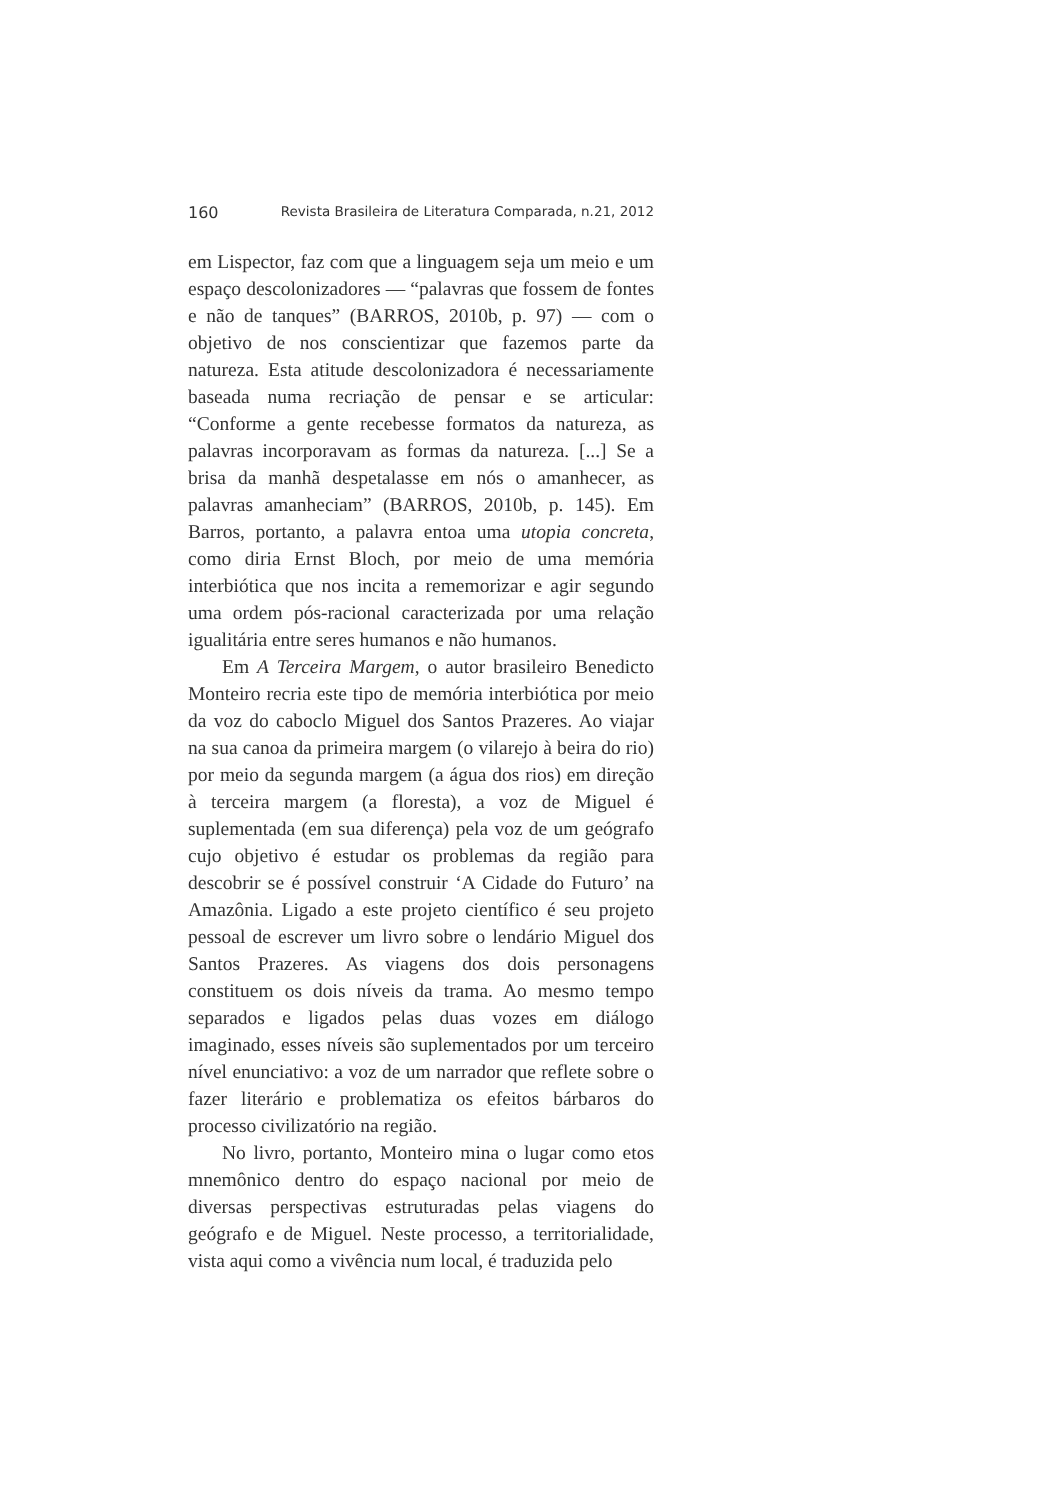160 Revista Brasileira de Literatura Comparada, n.21, 2012
em Lispector, faz com que a linguagem seja um meio e um espaço descolonizadores — “palavras que fossem de fontes e não de tanques” (BARROS, 2010b, p. 97) — com o objetivo de nos conscientizar que fazemos parte da natureza. Esta atitude descolonizadora é necessariamente baseada numa recriação de pensar e se articular: “Conforme a gente recebesse formatos da natureza, as palavras incorporavam as formas da natureza. [...] Se a brisa da manhã despetalasse em nós o amanhecer, as palavras amanheciam” (BARROS, 2010b, p. 145). Em Barros, portanto, a palavra entoa uma utopia concreta, como diria Ernst Bloch, por meio de uma memória interbiótica que nos incita a rememorizar e agir segundo uma ordem pós-racional caracterizada por uma relação igualitária entre seres humanos e não humanos.
Em A Terceira Margem, o autor brasileiro Benedicto Monteiro recria este tipo de memória interbiótica por meio da voz do caboclo Miguel dos Santos Prazeres. Ao viajar na sua canoa da primeira margem (o vilarejo à beira do rio) por meio da segunda margem (a água dos rios) em direção à terceira margem (a floresta), a voz de Miguel é suplementada (em sua diferença) pela voz de um geógrafo cujo objetivo é estudar os problemas da região para descobrir se é possível construir ‘A Cidade do Futuro’ na Amazônia. Ligado a este projeto científico é seu projeto pessoal de escrever um livro sobre o lendário Miguel dos Santos Prazeres. As viagens dos dois personagens constituem os dois níveis da trama. Ao mesmo tempo separados e ligados pelas duas vozes em diálogo imaginado, esses níveis são suplementados por um terceiro nível enunciativo: a voz de um narrador que reflete sobre o fazer literário e problematiza os efeitos bárbaros do processo civilizatório na região.
No livro, portanto, Monteiro mina o lugar como etos mnemônico dentro do espaço nacional por meio de diversas perspectivas estruturadas pelas viagens do geógrafo e de Miguel. Neste processo, a territorialidade, vista aqui como a vivência num local, é traduzida pelo